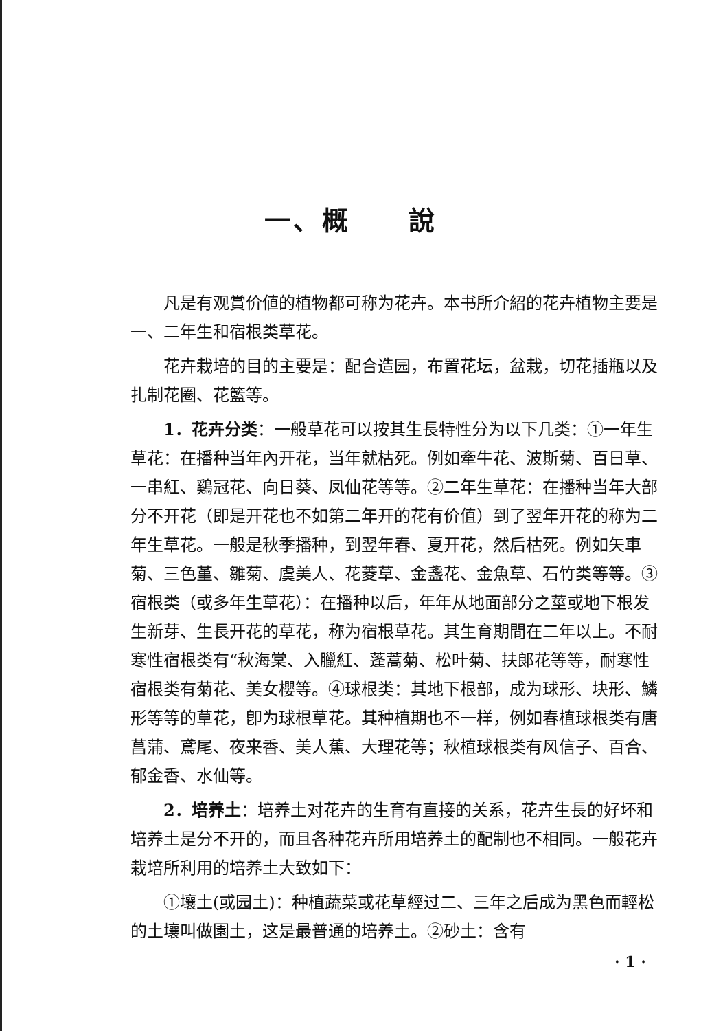一、概　　說
凡是有观賞价値的植物都可称为花卉。本书所介紹的花卉植物主要是一、二年生和宿根类草花。
花卉栽培的目的主要是：配合造园，布置花坛，盆栽，切花插瓶以及扎制花圈、花籃等。
1．花卉分类：一般草花可以按其生長特性分为以下几类：①一年生草花：在播种当年內开花，当年就枯死。例如牽牛花、波斯菊、百日草、一串紅、鷄冠花、向日葵、凤仙花等等。②二年生草花：在播种当年大部分不开花（即是开花也不如第二年开的花有价值）到了翌年开花的称为二年生草花。一般是秋季播种，到翌年春、夏开花，然后枯死。例如矢車菊、三色堇、雛菊、虞美人、花菱草、金盞花、金魚草、石竹类等等。③宿根类（或多年生草花）：在播种以后，年年从地面部分之莖或地下根发生新芽、生長开花的草花，称为宿根草花。其生育期間在二年以上。不耐寒性宿根类有“秋海棠、入臘紅、蓬蒿菊、松叶菊、扶郎花等等，耐寒性宿根类有菊花、美女櫻等。④球根类：其地下根部，成为球形、块形、鱗形等等的草花，卽为球根草花。其种植期也不一样，例如春植球根类有唐菖蒲、鳶尾、夜来香、美人蕉、大理花等；秋植球根类有风信子、百合、郁金香、水仙等。
2．培养土：培养土对花卉的生育有直接的关系，花卉生長的好坏和培养土是分不开的，而且各种花卉所用培养土的配制也不相同。一般花卉栽培所利用的培养土大致如下：
①壤土(或园土)：种植蔬菜或花草經过二、三年之后成为黑色而輕松的土壤叫做園土，这是最普通的培养土。②砂土：含有
· 1 ·